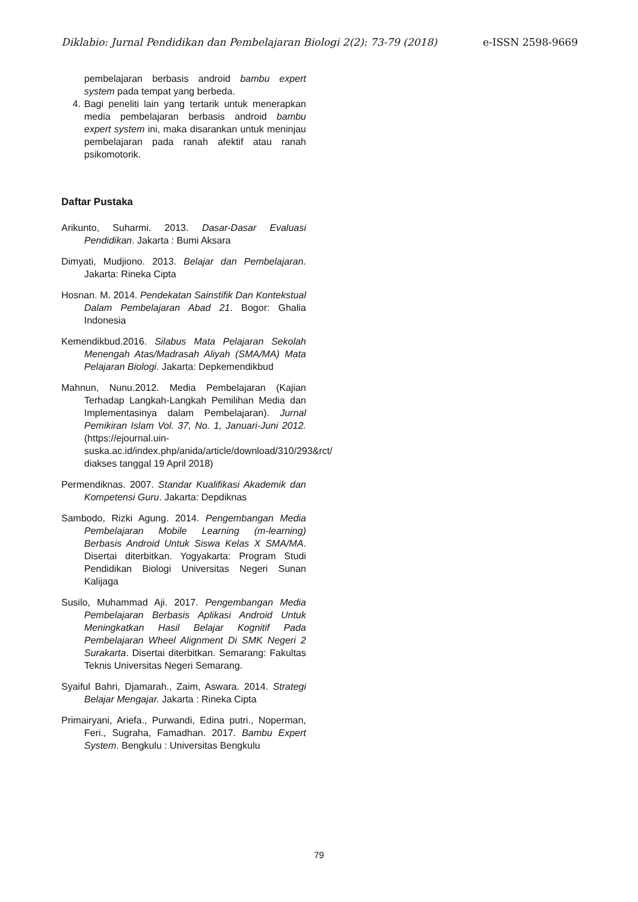Diklabio: Jurnal Pendidikan dan Pembelajaran Biologi 2(2): 73-79 (2018) e-ISSN 2598-9669
pembelajaran berbasis android bambu expert system pada tempat yang berbeda.
4. Bagi peneliti lain yang tertarik untuk menerapkan media pembelajaran berbasis android bambu expert system ini, maka disarankan untuk meninjau pembelajaran pada ranah afektif atau ranah psikomotorik.
Daftar Pustaka
Arikunto, Suharmi. 2013. Dasar-Dasar Evaluasi Pendidikan. Jakarta : Bumi Aksara
Dimyati, Mudjiono. 2013. Belajar dan Pembelajaran. Jakarta: Rineka Cipta
Hosnan. M. 2014. Pendekatan Sainstifik Dan Kontekstual Dalam Pembelajaran Abad 21. Bogor: Ghalia Indonesia
Kemendikbud.2016. Silabus Mata Pelajaran Sekolah Menengah Atas/Madrasah Aliyah (SMA/MA) Mata Pelajaran Biologi. Jakarta: Depkemendikbud
Mahnun, Nunu.2012. Media Pembelajaran (Kajian Terhadap Langkah-Langkah Pemilihan Media dan Implementasinya dalam Pembelajaran). Jurnal Pemikiran Islam Vol. 37, No. 1, Januari-Juni 2012. (https://ejournal.uin-suska.ac.id/index.php/anida/article/download/310/293&rct/ diakses tanggal 19 April 2018)
Permendiknas. 2007. Standar Kualifikasi Akademik dan Kompetensi Guru. Jakarta: Depdiknas
Sambodo, Rizki Agung. 2014. Pengembangan Media Pembelajaran Mobile Learning (m-learning) Berbasis Android Untuk Siswa Kelas X SMA/MA. Disertai diterbitkan. Yogyakarta: Program Studi Pendidikan Biologi Universitas Negeri Sunan Kalijaga
Susilo, Muhammad Aji. 2017. Pengembangan Media Pembelajaran Berbasis Aplikasi Android Untuk Meningkatkan Hasil Belajar Kognitif Pada Pembelajaran Wheel Alignment Di SMK Negeri 2 Surakarta. Disertai diterbitkan. Semarang: Fakultas Teknis Universitas Negeri Semarang.
Syaiful Bahri, Djamarah., Zaim, Aswara. 2014. Strategi Belajar Mengajar. Jakarta : Rineka Cipta
Primairyani, Ariefa., Purwandi, Edina putri., Noperman, Feri., Sugraha, Famadhan. 2017. Bambu Expert System. Bengkulu : Universitas Bengkulu
79